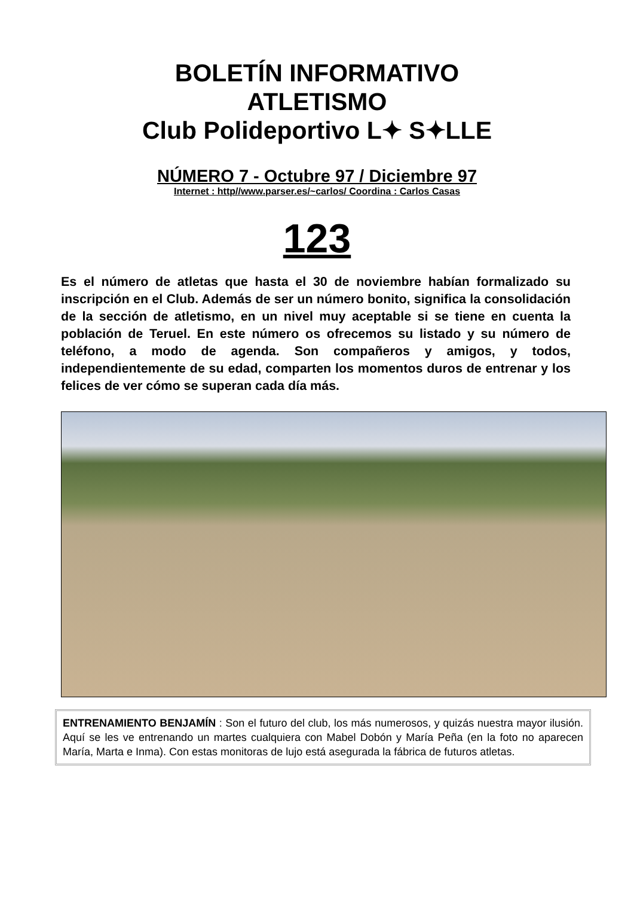BOLETÍN INFORMATIVO
ATLETISMO
Club Polideportivo L✦ S✦LLE
NÚMERO 7 - Octubre 97 / Diciembre 97
Internet : http//www.parser.es/~carlos/ Coordina : Carlos Casas
123
Es el número de atletas que hasta el 30 de noviembre habían formalizado su inscripción en el Club. Además de ser un número bonito, significa la consolidación de la sección de atletismo, en un nivel muy aceptable si se tiene en cuenta la población de Teruel. En este número os ofrecemos su listado y su número de teléfono, a modo de agenda. Son compañeros y amigos, y todos, independientemente de su edad, comparten los momentos duros de entrenar y los felices de ver cómo se superan cada día más.
ENTRENAMIENTO BENJAMÍN : Son el futuro del club, los más numerosos, y quizás nuestra mayor ilusión. Aquí se les ve entrenando un martes cualquiera con Mabel Dobón y María Peña (en la foto no aparecen María, Marta e Inma). Con estas monitoras de lujo está asegurada la fábrica de futuros atletas.